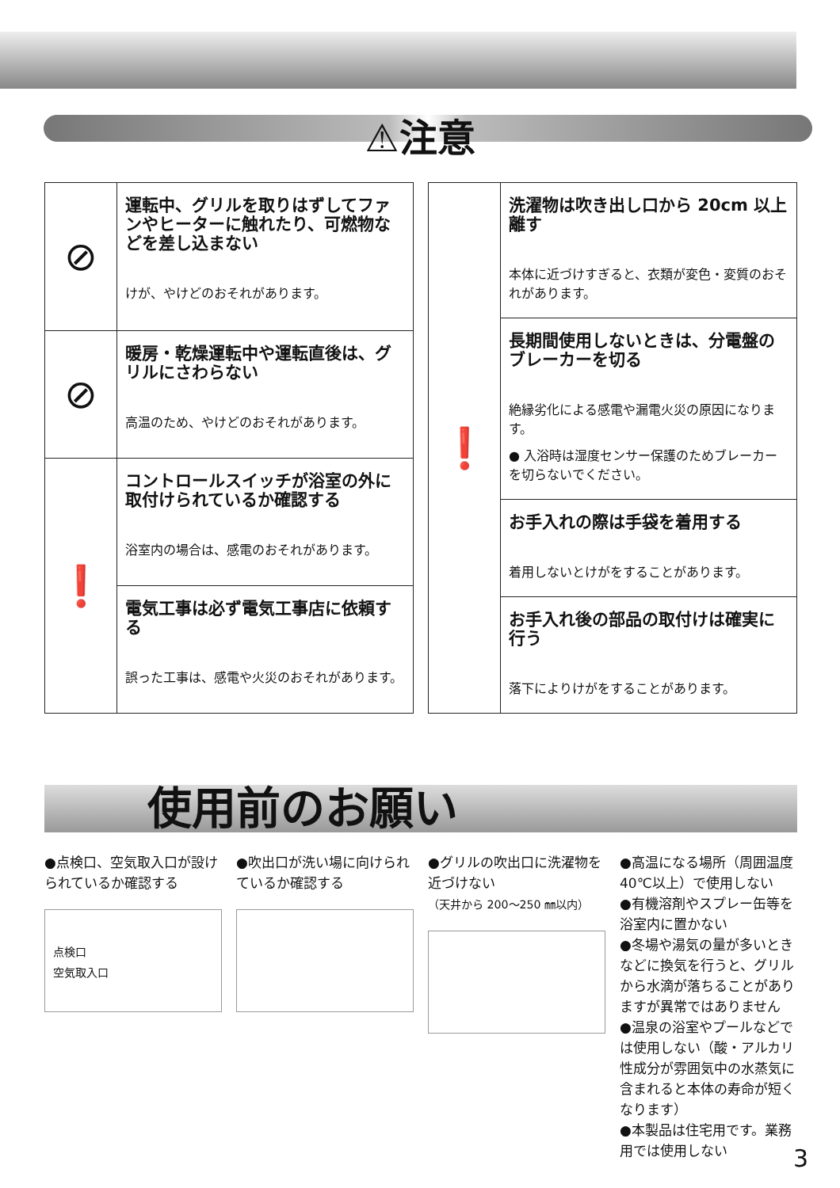⚠注意
| ⊘ | 運転中、グリルを取りはずしてファンやヒーターに触れたり、可燃物などを差し込まない けが、やけどのおそれがあります。 |
| ⊘ | 暖房・乾燥運転中や運転直後は、グリルにさわらない 高温のため、やけどのおそれがあります。 |
| ❗ | コントロールスイッチが浴室の外に取付けられているか確認する 浴室内の場合は、感電のおそれがあります。 |
| | 電気工事は必ず電気工事店に依頼する 誤った工事は、感電や火災のおそれがあります。 |
| ❗ | 洗濯物は吹き出し口から 20cm 以上離す 本体に近づけすぎると、衣類が変色・変質のおそれがあります。 |
| | 長期間使用しないときは、分電盤のブレーカーを切る 絶縁劣化による感電や漏電火災の原因になります。 ● 入浴時は湿度センサー保護のためブレーカーを切らないでください。 |
| | お手入れの際は手袋を着用する 着用しないとけがをすることがあります。 |
| | お手入れ後の部品の取付けは確実に行う 落下によりけがをすることがあります。 |
使用前のお願い
●点検口、空気取入口が設けられているか確認する
点検口
空気取入口
●吹出口が洗い場に向けられているか確認する
●グリルの吹出口に洗濯物を近づけない
（天井から 200～250 ㎜以内）
●高温になる場所（周囲温度40℃以上）で使用しない
●有機溶剤やスプレー缶等を浴室内に置かない
●冬場や湯気の量が多いときなどに換気を行うと、グリルから水滴が落ちることがありますが異常ではありません
●温泉の浴室やプールなどでは使用しない（酸・アルカリ性成分が雰囲気中の水蒸気に含まれると本体の寿命が短くなります）
●本製品は住宅用です。業務用では使用しない
3